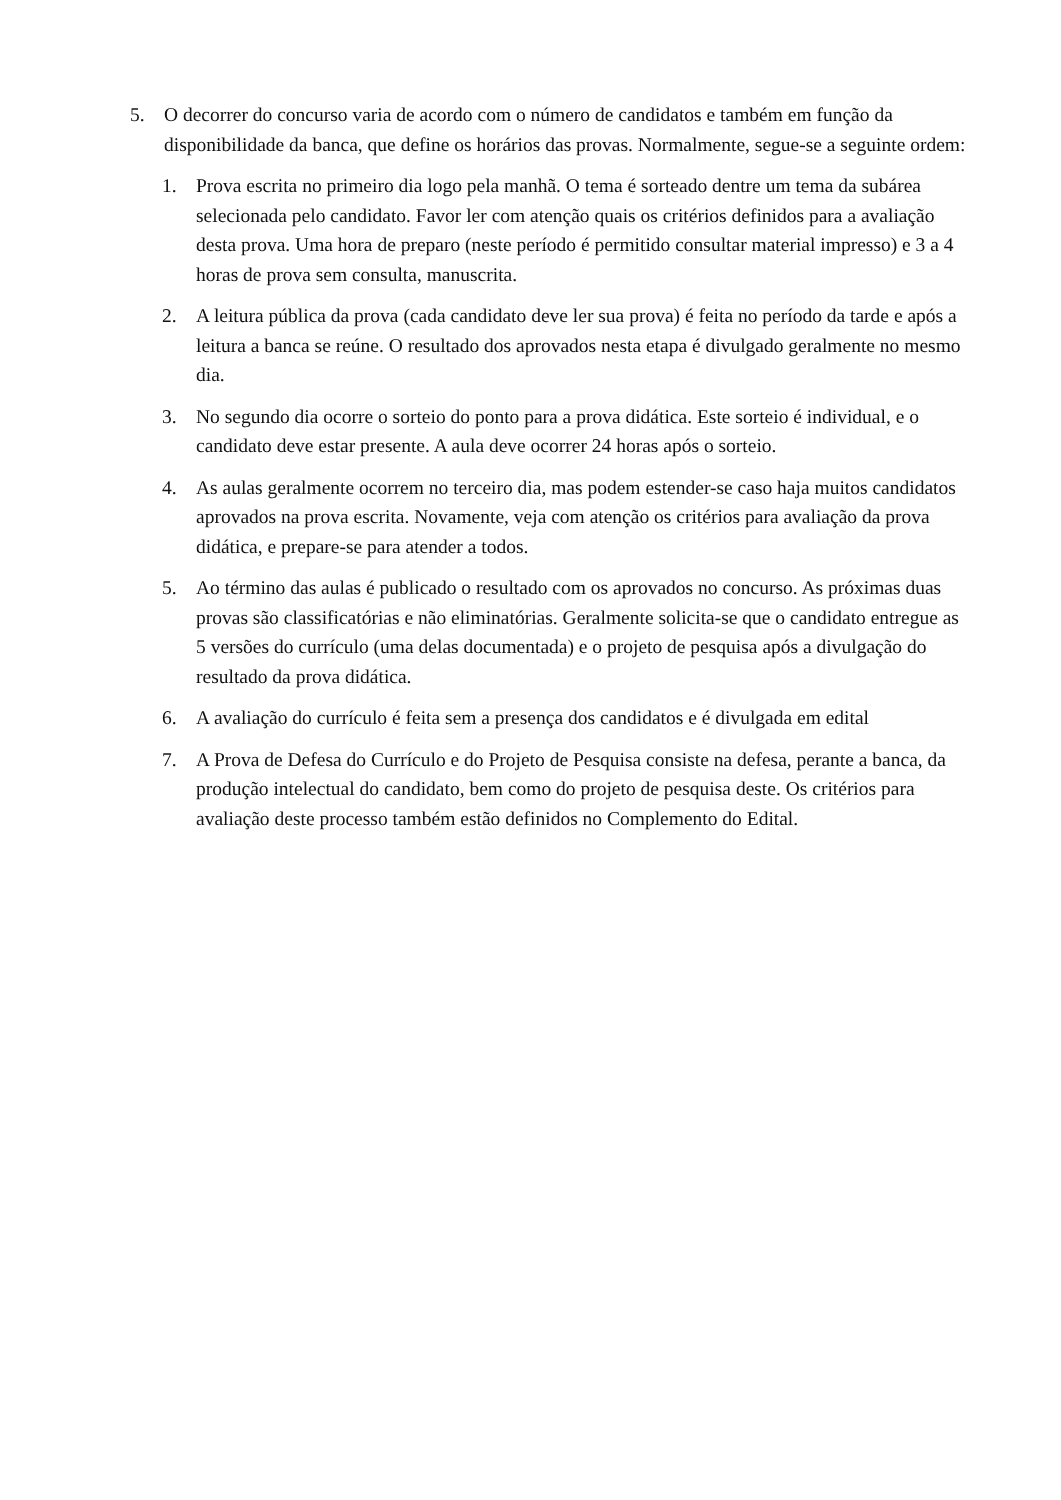5. O decorrer do concurso varia de acordo com o número de candidatos e também em função da disponibilidade da banca, que define os horários das provas. Normalmente, segue-se a seguinte ordem:
1. Prova escrita no primeiro dia logo pela manhã. O tema é sorteado dentre um tema da subárea selecionada pelo candidato. Favor ler com atenção quais os critérios definidos para a avaliação desta prova. Uma hora de preparo (neste período é permitido consultar material impresso) e 3 a 4 horas de prova sem consulta, manuscrita.
2. A leitura pública da prova (cada candidato deve ler sua prova) é feita no período da tarde e após a leitura a banca se reúne. O resultado dos aprovados nesta etapa é divulgado geralmente no mesmo dia.
3. No segundo dia ocorre o sorteio do ponto para a prova didática. Este sorteio é individual, e o candidato deve estar presente. A aula deve ocorrer 24 horas após o sorteio.
4. As aulas geralmente ocorrem no terceiro dia, mas podem estender-se caso haja muitos candidatos aprovados na prova escrita. Novamente, veja com atenção os critérios para avaliação da prova didática, e prepare-se para atender a todos.
5. Ao término das aulas é publicado o resultado com os aprovados no concurso. As próximas duas provas são classificatórias e não eliminatórias. Geralmente solicita-se que o candidato entregue as 5 versões do currículo (uma delas documentada) e o projeto de pesquisa após a divulgação do resultado da prova didática.
6. A avaliação do currículo é feita sem a presença dos candidatos e é divulgada em edital
7. A Prova de Defesa do Currículo e do Projeto de Pesquisa consiste na defesa, perante a banca, da produção intelectual do candidato, bem como do projeto de pesquisa deste. Os critérios para avaliação deste processo também estão definidos no Complemento do Edital.